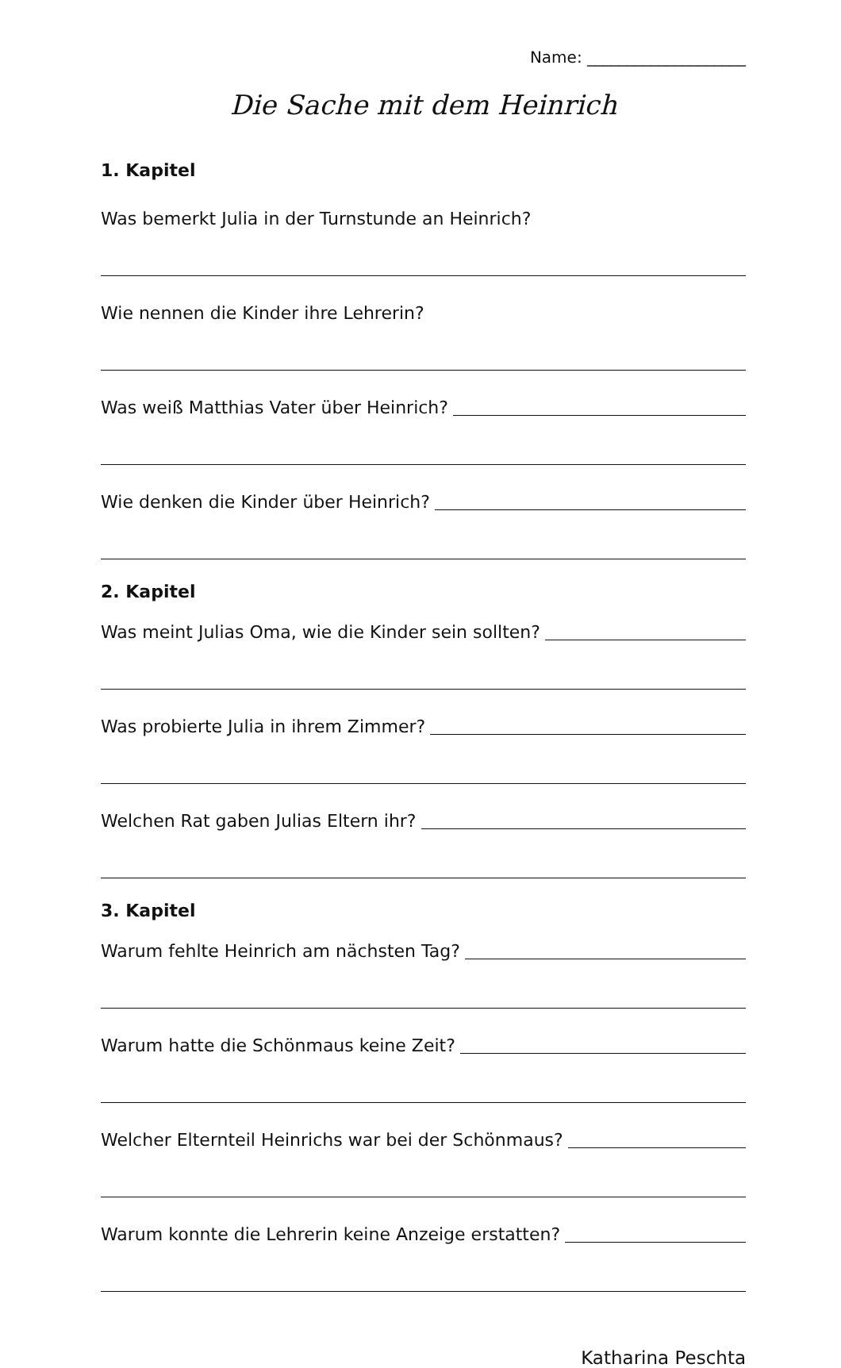Name: ____________________
Die Sache mit dem Heinrich
1. Kapitel
Was bemerkt Julia in der Turnstunde an Heinrich?
Wie nennen die Kinder ihre Lehrerin?
Was weiß Matthias Vater über Heinrich?
Wie denken die Kinder über Heinrich?
2. Kapitel
Was meint Julias Oma, wie die Kinder sein sollten?
Was probierte Julia in ihrem Zimmer?
Welchen Rat gaben Julias Eltern ihr?
3. Kapitel
Warum fehlte Heinrich am nächsten Tag?
Warum hatte die Schönmaus keine Zeit?
Welcher Elternteil Heinrichs war bei der Schönmaus?
Warum konnte die Lehrerin keine Anzeige erstatten?
Katharina Peschta